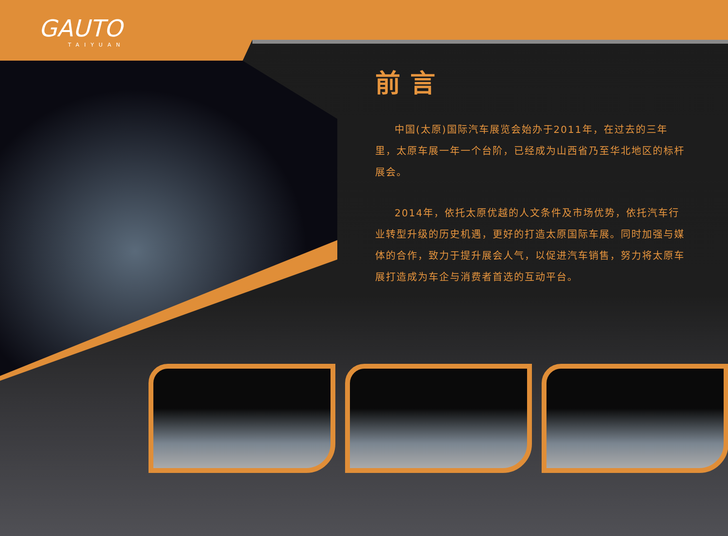GAUTO
TAIYUAN
前言
中国(太原)国际汽车展览会始办于2011年，在过去的三年里，太原车展一年一个台阶，已经成为山西省乃至华北地区的标杆展会。
2014年，依托太原优越的人文条件及市场优势，依托汽车行业转型升级的历史机遇，更好的打造太原国际车展。同时加强与媒体的合作，致力于提升展会人气，以促进汽车销售，努力将太原车展打造成为车企与消费者首选的互动平台。